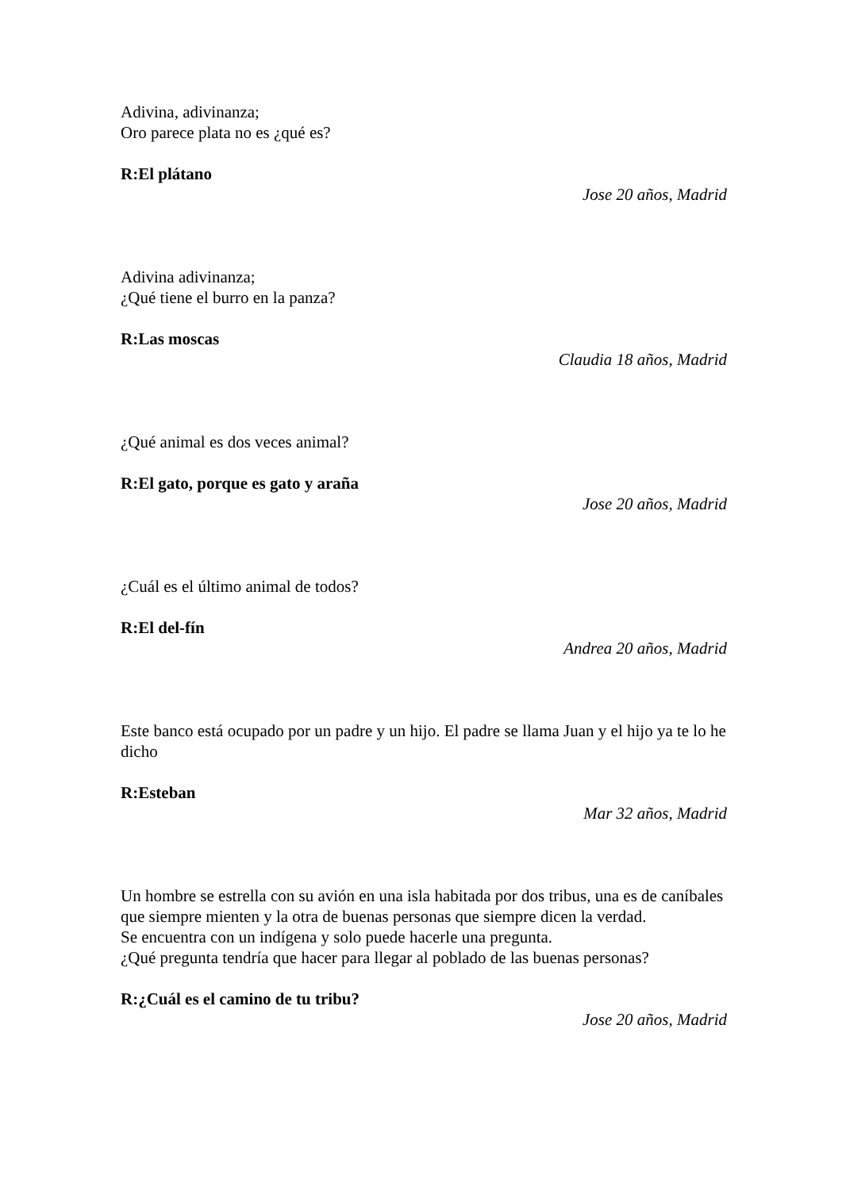Adivina, adivinanza;
Oro parece plata no es ¿qué es?
R:El plátano
Jose 20 años, Madrid
Adivina adivinanza;
¿Qué tiene el burro en la panza?
R:Las moscas
Claudia 18 años, Madrid
¿Qué animal es dos veces animal?
R:El gato, porque es gato y araña
Jose 20 años, Madrid
¿Cuál es el último animal de todos?
R:El del-fín
Andrea 20 años, Madrid
Este banco está ocupado por un padre y un hijo. El padre se llama Juan y el hijo ya te lo he dicho
R:Esteban
Mar 32 años, Madrid
Un hombre se estrella con su avión en una isla habitada por dos tribus, una es de caníbales que siempre mienten y la otra de buenas personas que siempre dicen la verdad.
Se encuentra con un indígena y solo puede hacerle una pregunta.
¿Qué pregunta tendría que hacer para llegar al poblado de las buenas personas?
R:¿Cuál es el camino de tu tribu?
Jose 20 años, Madrid